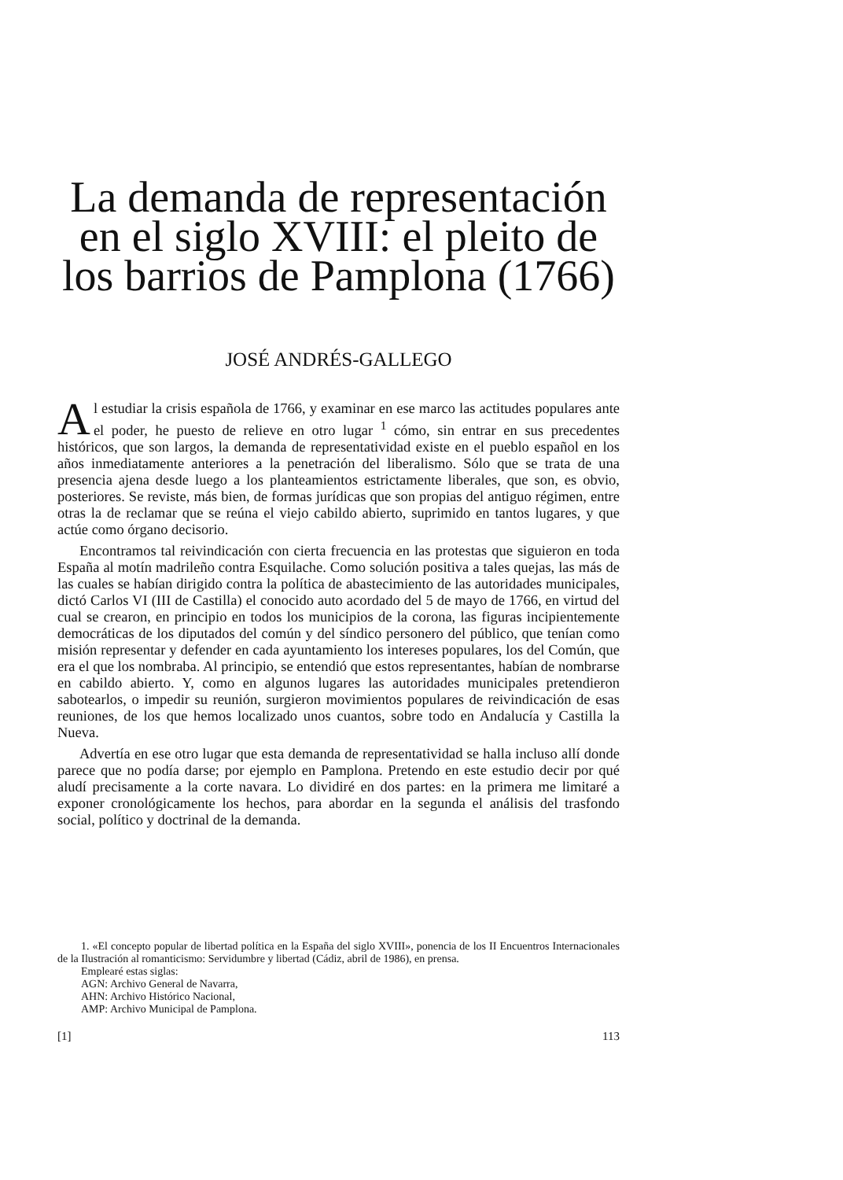La demanda de representación en el siglo XVIII: el pleito de los barrios de Pamplona (1766)
JOSÉ ANDRÉS-GALLEGO
Al estudiar la crisis española de 1766, y examinar en ese marco las actitudes populares ante el poder, he puesto de relieve en otro lugar <sup>1</sup> cómo, sin entrar en sus precedentes históricos, que son largos, la demanda de representatividad existe en el pueblo español en los años inmediatamente anteriores a la penetración del liberalismo. Sólo que se trata de una presencia ajena desde luego a los planteamientos estrictamente liberales, que son, es obvio, posteriores. Se reviste, más bien, de formas jurídicas que son propias del antiguo régimen, entre otras la de reclamar que se reúna el viejo cabildo abierto, suprimido en tantos lugares, y que actúe como órgano decisorio.
Encontramos tal reivindicación con cierta frecuencia en las protestas que siguieron en toda España al motín madrileño contra Esquilache. Como solución positiva a tales quejas, las más de las cuales se habían dirigido contra la política de abastecimiento de las autoridades municipales, dictó Carlos VI (III de Castilla) el conocido auto acordado del 5 de mayo de 1766, en virtud del cual se crearon, en principio en todos los municipios de la corona, las figuras incipientemente democráticas de los diputados del común y del síndico personero del público, que tenían como misión representar y defender en cada ayuntamiento los intereses populares, los del Común, que era el que los nombraba. Al principio, se entendió que estos representantes, habían de nombrarse en cabildo abierto. Y, como en algunos lugares las autoridades municipales pretendieron sabotearlos, o impedir su reunión, surgieron movimientos populares de reivindicación de esas reuniones, de los que hemos localizado unos cuantos, sobre todo en Andalucía y Castilla la Nueva.
Advertía en ese otro lugar que esta demanda de representatividad se halla incluso allí donde parece que no podía darse; por ejemplo en Pamplona. Pretendo en este estudio decir por qué aludí precisamente a la corte navara. Lo dividiré en dos partes: en la primera me limitaré a exponer cronológicamente los hechos, para abordar en la segunda el análisis del trasfondo social, político y doctrinal de la demanda.
1. «El concepto popular de libertad política en la España del siglo XVIII», ponencia de los II Encuentros Internacionales de la Ilustración al romanticismo: Servidumbre y libertad (Cádiz, abril de 1986), en prensa.
Emplearé estas siglas:
AGN: Archivo General de Navarra,
AHN: Archivo Histórico Nacional,
AMP: Archivo Municipal de Pamplona.
[1] 113